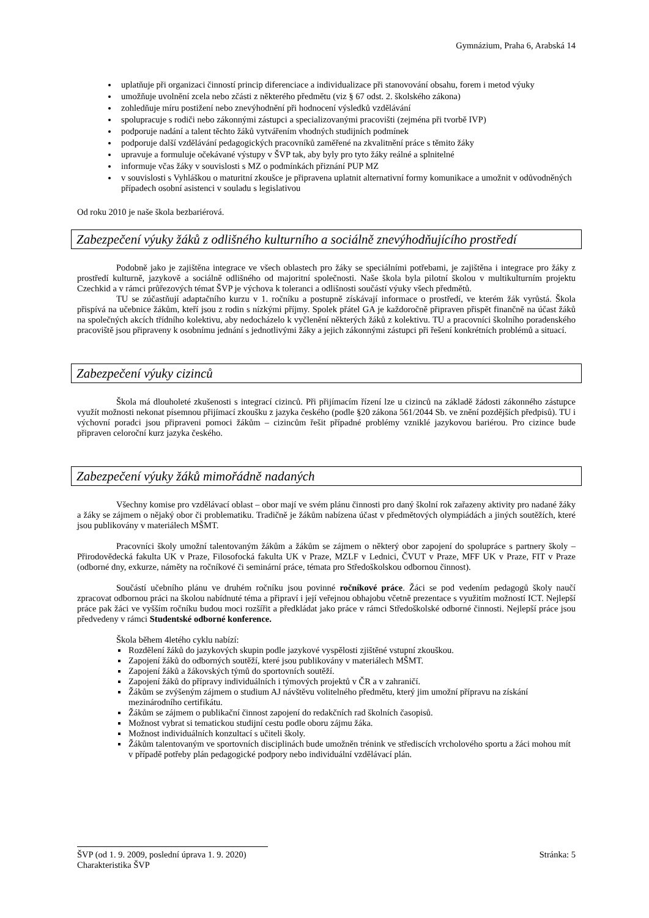Gymnázium, Praha 6, Arabská 14
uplatňuje při organizaci činností princip diferenciace a individualizace při stanovování obsahu, forem i metod výuky
umožňuje uvolnění zcela nebo zčásti z některého předmětu (viz § 67 odst. 2. školského zákona)
zohledňuje míru postižení nebo znevýhodnění při hodnocení výsledků vzdělávání
spolupracuje s rodiči nebo zákonnými zástupci a specializovanými pracovišti (zejména při tvorbě IVP)
podporuje nadání a talent těchto žáků vytvářením vhodných studijních podmínek
podporuje další vzdělávání pedagogických pracovníků zaměřené na zkvalitnění práce s těmito žáky
upravuje a formuluje očekávané výstupy v ŠVP tak, aby byly pro tyto žáky reálné a splnitelné
informuje včas žáky v souvislosti s MZ o podmínkách přiznání PUP MZ
v souvislosti s Vyhláškou o maturitní zkoušce je připravena uplatnit alternativní formy komunikace a umožnit v odůvodněných případech osobní asistenci v souladu s legislativou
Od roku 2010 je naše škola bezbariérová.
Zabezpečení výuky žáků z odlišného kulturního a sociálně znevýhodňujícího prostředí
Podobně jako je zajištěna integrace ve všech oblastech pro žáky se speciálními potřebami, je zajištěna i integrace pro žáky z prostředí kulturně, jazykově a sociálně odlišného od majoritní společnosti. Naše škola byla pilotní školou v multikulturním projektu Czechkid a v rámci průřezových témat ŠVP je výchova k toleranci a odlišnosti součástí výuky všech předmětů.
TU se zúčastňují adaptačního kurzu v 1. ročníku a postupně získávají informace o prostředí, ve kterém žák vyrůstá. Škola přispívá na učebnice žákům, kteří jsou z rodin s nízkými příjmy. Spolek přátel GA je každoročně připraven přispět finančně na účast žáků na společných akcích třídního kolektivu, aby nedocházelo k vyčlenění některých žáků z kolektivu. TU a pracovníci školního poradenského pracoviště jsou připraveny k osobnímu jednání s jednotlivými žáky a jejich zákonnými zástupci při řešení konkrétních problémů a situací.
Zabezpečení výuky cizinců
Škola má dlouholeté zkušenosti s integrací cizinců. Při přijímacím řízení lze u cizinců na základě žádosti zákonného zástupce využít možnosti nekonat písemnou přijímací zkoušku z jazyka českého (podle §20 zákona 561/2044 Sb. ve znění pozdějších předpisů). TU i výchovní poradci jsou připraveni pomoci žákům – cizincům řešit případné problémy vzniklé jazykovou bariérou. Pro cizince bude připraven celoroční kurz jazyka českého.
Zabezpečení výuky žáků mimořádně nadaných
Všechny komise pro vzdělávací oblast – obor mají ve svém plánu činnosti pro daný školní rok zařazeny aktivity pro nadané žáky a žáky se zájmem o nějaký obor či problematiku. Tradičně je žákům nabízena účast v předmětových olympiádách a jiných soutěžích, které jsou publikovány v materiálech MŠMT.
Pracovníci školy umožní talentovaným žákům a žákům se zájmem o některý obor zapojení do spolupráce s partnery školy – Přirodovědecká fakulta UK v Praze, Filosofocká fakulta UK v Praze, MZLF v Lednici, ČVUT v Praze, MFF UK v Praze, FIT v Praze (odborné dny, exkurze, náměty na ročníkové či seminární práce, témata pro Středoškolskou odbornou činnost).
Součástí učebního plánu ve druhém ročníku jsou povinné ročníkové práce. Žáci se pod vedením pedagogů školy naučí zpracovat odbornou práci na školou nabídnuté téma a připraví i její veřejnou obhajobu včetně prezentace s využitím možností ICT. Nejlepší práce pak žáci ve vyšším ročníku budou moci rozšířit a předkládat jako práce v rámci Středoškolské odborné činnosti. Nejlepší práce jsou předvedeny v rámci Studentské odborné konference.
Škola během 4letého cyklu nabízí:
Rozdělení žáků do jazykových skupin podle jazykové vyspělosti zjištěné vstupní zkouškou.
Zapojení žáků do odborných soutěží, které jsou publikovány v materiálech MŠMT.
Zapojení žáků a žákovských týmů do sportovních soutěží.
Zapojení žáků do přípravy individuálních i týmových projektů v ČR a v zahraničí.
Žákům se zvýšeným zájmem o studium AJ návštěvu volitelného předmětu, který jim umožní přípravu na získání mezinárodního certifikátu.
Žákům se zájmem o publikační činnost zapojení do redakčních rad školních časopisů.
Možnost vybrat si tematickou studijní cestu podle oboru zájmu žáka.
Možnost individuálních konzultací s učiteli školy.
Žákům talentovaným ve sportovních disciplinách bude umožněn trénink ve střediscích vrcholového sportu a žáci mohou mít v případě potřeby plán pedagogické podpory nebo individuální vzdělávací plán.
ŠVP (od 1. 9. 2009, poslední úprava 1. 9. 2020) Stránka: 5
Charakteristika ŠVP